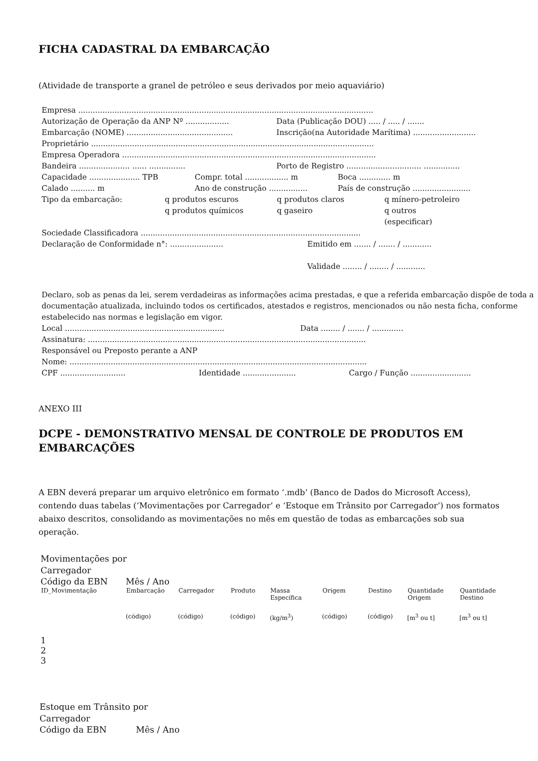FICHA CADASTRAL DA EMBARCAÇÃO
(Atividade de transporte a granel de petróleo e seus derivados por meio aquaviário)
Empresa ..........................................................................................................................
Autorização de Operação da ANP Nº .................. Data (Publicação DOU) ..... / ..... / .......
Embarcação (NOME) ............................................ Inscrição(na Autoridade Marítima) ..........................
Proprietário .....................................................................................................................
Empresa Operadora .........................................................................................................
Bandeira ..................... ...... ............... Porto de Registro ............................... ...............
Capacidade ..................... TPB Compr. total .................. m Boca ............. m
Calado .......... m Ano de construção ................ País de construção ........................
Tipo da embarcação: q produtos escuros
q produtos químicos q produtos claros
q gaseiro q mínero-petroleiro
q outros
(especificar)
Sociedade Classificadora ...........................................................................................
Declaração de Conformidade n°: ...................... Emitido em ....... / ....... / ............
Validade ........ / ........ / ............
Declaro, sob as penas da lei, serem verdadeiras as informações acima prestadas, e que a referida embarcação dispõe de toda a documentação atualizada, incluindo todos os certificados, atestados e registros, mencionados ou não nesta ficha, conforme estabelecido nas normas e legislação em vigor.
Local .................................................................. Data ........ / ....... / .............
Assinatura: ...................................................................................................................
Responsável ou Preposto perante a ANP
Nome: ...........................................................................................................................
CPF ........................... Identidade ...................... Cargo / Função .........................
ANEXO III
DCPE - DEMONSTRATIVO MENSAL DE CONTROLE DE PRODUTOS EM EMBARCAÇÕES
A EBN deverá preparar um arquivo eletrônico em formato ‘.mdb’ (Banco de Dados do Microsoft Access), contendo duas tabelas (‘Movimentações por Carregador’ e ‘Estoque em Trânsito por Carregador’) nos formatos abaixo descritos, consolidando as movimentações no mês em questão de todas as embarcações sob sua operação.
| Movimentações por Carregador | | | | | | | | |
| Código da EBN | Mês / Ano | | | | | | | |
| ID_Movimentação | Embarcação | Carregador | Produto | Massa Específica | Origem | Destino | Quantidade Origem | Quantidade Destino |
| | (código) | (código) | (código) | (kg/m<sup>3</sup>) | (código) | (código) | [m<sup>3</sup> ou t] | [m<sup>3</sup> ou t] |
| 1 | | | | | | | | |
| 2 | | | | | | | | |
| 3 | | | | | | | | |
| Estoque em Trânsito por Carregador | |
| Código da EBN | Mês / Ano |